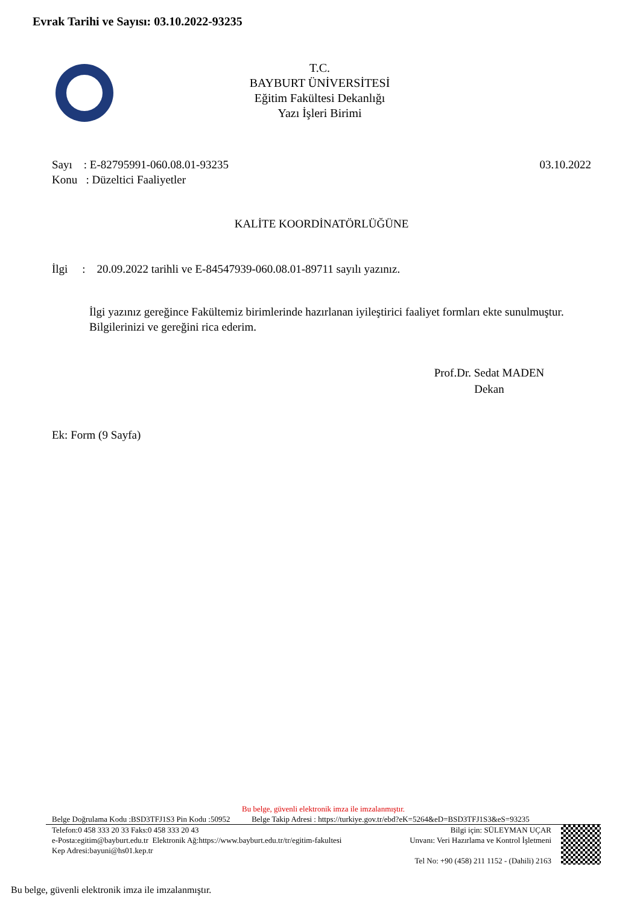Evrak Tarihi ve Sayısı: 03.10.2022-93235
T.C.
BAYBURT ÜNİVERSİTESİ
Eğitim Fakültesi Dekanlığı
Yazı İşleri Birimi
Sayı : E-82795991-060.08.01-93235 03.10.2022
Konu : Düzeltici Faaliyetler
KALİTE KOORDİNATÖRLÜĞÜNE
İlgi : 20.09.2022 tarihli ve E-84547939-060.08.01-89711 sayılı yazınız.
İlgi yazınız gereğince Fakültemiz birimlerinde hazırlanan iyileştirici faaliyet formları ekte sunulmuştur.
Bilgilerinizi ve gereğini rica ederim.
Prof.Dr. Sedat MADEN
Dekan
Ek: Form (9 Sayfa)
Bu belge, güvenli elektronik imza ile imzalanmıştır.
Belge Doğrulama Kodu :BSD3TFJ1S3 Pin Kodu :50952 Belge Takip Adresi : https://turkiye.gov.tr/ebd?eK=5264&eD=BSD3TFJ1S3&eS=93235
Telefon:0 458 333 20 33 Faks:0 458 333 20 43
e-Posta:egitim@bayburt.edu.tr Elektronik Ağ:https://www.bayburt.edu.tr/tr/egitim-fakultesi
Kep Adresi:bayuni@hs01.kep.tr
Bilgi için: SÜLEYMAN UÇAR
Unvanı: Veri Hazırlama ve Kontrol İşletmeni
Tel No: +90 (458) 211 1152 - (Dahili) 2163
Bu belge, güvenli elektronik imza ile imzalanmıştır.